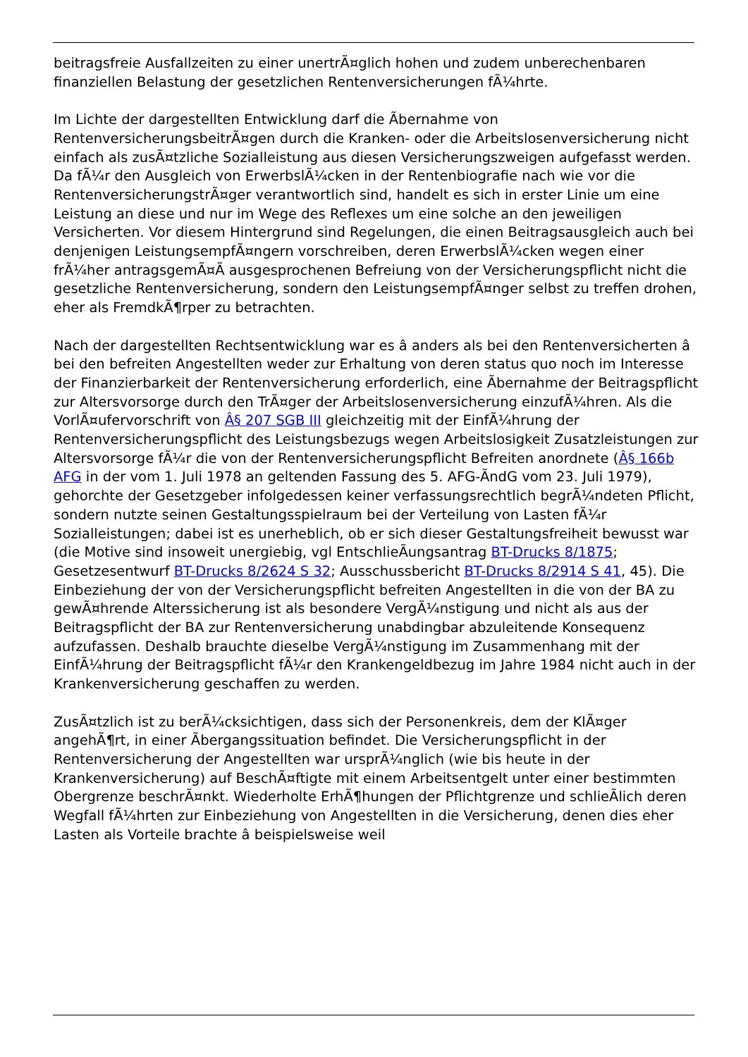beitragsfreie Ausfallzeiten zu einer unertrÃ¤glich hohen und zudem unberechenbaren finanziellen Belastung der gesetzlichen Rentenversicherungen fÃ¼hrte.
Im Lichte der dargestellten Entwicklung darf die Ãbernahme von RentenversicherungsbeitrÃ¤gen durch die Kranken- oder die Arbeitslosenversicherung nicht einfach als zusÃ¤tzliche Sozialleistung aus diesen Versicherungszweigen aufgefasst werden. Da fÃ¼r den Ausgleich von ErwerbslÃ¼cken in der Rentenbiografie nach wie vor die RentenversicherungstrÃ¤ger verantwortlich sind, handelt es sich in erster Linie um eine Leistung an diese und nur im Wege des Reflexes um eine solche an den jeweiligen Versicherten. Vor diesem Hintergrund sind Regelungen, die einen Beitragsausgleich auch bei denjenigen LeistungsempfÃ¤ngern vorschreiben, deren ErwerbslÃ¼cken wegen einer frÃ¼her antragsgemÃ¤Ã ausgesprochenen Befreiung von der Versicherungspflicht nicht die gesetzliche Rentenversicherung, sondern den LeistungsempfÃ¤nger selbst zu treffen drohen, eher als FremdkÃ¶rper zu betrachten.
Nach der dargestellten Rechtsentwicklung war es â anders als bei den Rentenversicherten â bei den befreiten Angestellten weder zur Erhaltung von deren status quo noch im Interesse der Finanzierbarkeit der Rentenversicherung erforderlich, eine Ãbernahme der Beitragspflicht zur Altersvorsorge durch den TrÃ¤ger der Arbeitslosenversicherung einzufÃ¼hren. Als die VorlÃ¤ufervorschrift von Â§ 207 SGB III gleichzeitig mit der EinfÃ¼hrung der Rentenversicherungspflicht des Leistungsbezugs wegen Arbeitslosigkeit Zusatzleistungen zur Altersvorsorge fÃ¼r die von der Rentenversicherungspflicht Befreiten anordnete (Â§ 166b AFG in der vom 1. Juli 1978 an geltenden Fassung des 5. AFG-ÃndG vom 23. Juli 1979), gehorchte der Gesetzgeber infolgedessen keiner verfassungsrechtlich begrÃ¼ndeten Pflicht, sondern nutzte seinen Gestaltungsspielraum bei der Verteilung von Lasten fÃ¼r Sozialleistungen; dabei ist es unerheblich, ob er sich dieser Gestaltungsfreiheit bewusst war (die Motive sind insoweit unergiebig, vgl EntschlieÃungsantrag BT-Drucks 8/1875; Gesetzesentwurf BT-Drucks 8/2624 S 32; Ausschussbericht BT-Drucks 8/2914 S 41, 45). Die Einbeziehung der von der Versicherungspflicht befreiten Angestellten in die von der BA zu gewÃ¤hrende Alterssicherung ist als besondere VergÃ¼nstigung und nicht als aus der Beitragspflicht der BA zur Rentenversicherung unabdingbar abzuleitende Konsequenz aufzufassen. Deshalb brauchte dieselbe VergÃ¼nstigung im Zusammenhang mit der EinfÃ¼hrung der Beitragspflicht fÃ¼r den Krankengeldbezug im Jahre 1984 nicht auch in der Krankenversicherung geschaffen zu werden.
ZusÃ¤tzlich ist zu berÃ¼cksichtigen, dass sich der Personenkreis, dem der KlÃ¤ger angehÃ¶rt, in einer Ãbergangssituation befindet. Die Versicherungspflicht in der Rentenversicherung der Angestellten war ursprÃ¼nglich (wie bis heute in der Krankenversicherung) auf BeschÃ¤ftigte mit einem Arbeitsentgelt unter einer bestimmten Obergrenze beschrÃ¤nkt. Wiederholte ErhÃ¶hungen der Pflichtgrenze und schlieÃlich deren Wegfall fÃ¼hrten zur Einbeziehung von Angestellten in die Versicherung, denen dies eher Lasten als Vorteile brachte â beispielsweise weil